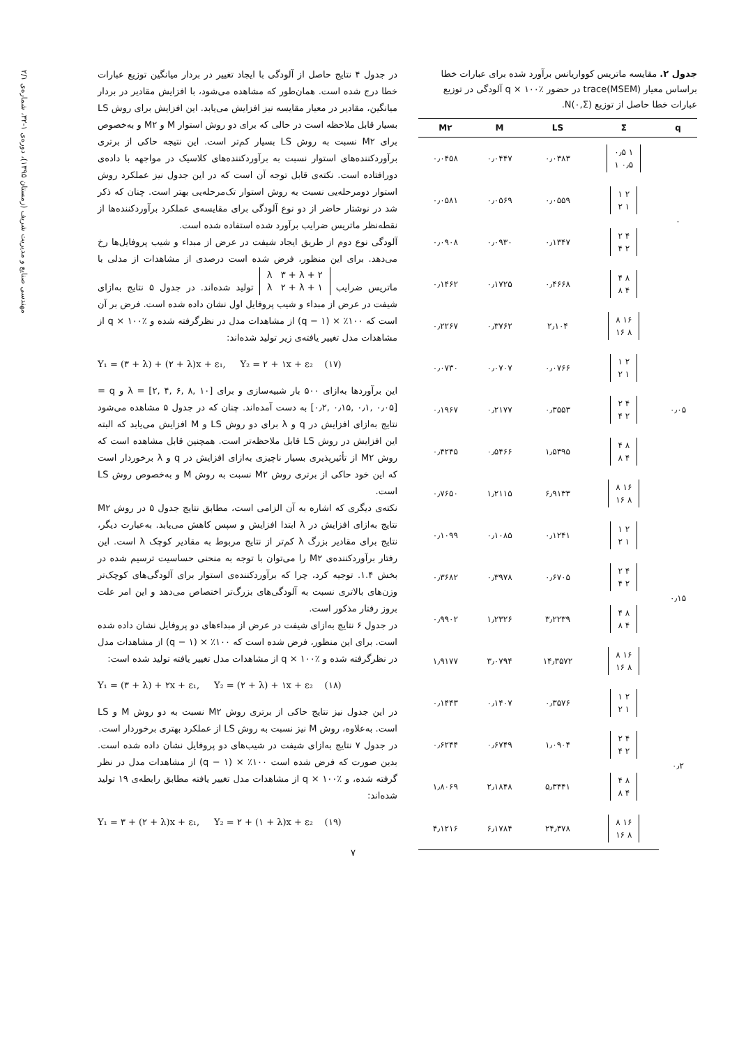مهندسی صنایع و مدیریت شریف (زمستان ۱۳۹۵)، دوره‌ی ۱-۳۲، شماره‌ی ۲/۱
جدول ۲. مقایسه ماتریس کوواریانس برآورد شده برای عبارات خطا براساس معیار trace(MSEM) در حضور q × ۱۰۰٪ آلودگی در توزیع عبارات خطا حاصل از توزیع N(۰,Σ).
| q | Σ | LS | M | M۲ |
| --- | --- | --- | --- | --- |
| ۰ | ۱ ۰٫۵ ۰٫۵ ۱ | ۰٫۰۳۸۳ | ۰٫۰۴۴۷ | ۰٫۰۴۵۸ |
| | ۲ ۱ ۱ ۲ | ۰٫۰۵۵۹ | ۰٫۰۵۶۹ | ۰٫۰۵۸۱ |
| | ۴ ۲ ۲ ۴ | ۰٫۱۳۴۷ | ۰٫۰۹۳۰ | ۰٫۰۹۰۸ |
| | ۸ ۴ ۴ ۸ | ۰٫۴۶۶۸ | ۰٫۱۷۲۵ | ۰٫۱۴۶۲ |
| ۰٫۰۵ | ۱۶ ۸ ۸ ۱۶ | ۲٫۱۰۴ | ۰٫۳۷۶۲ | ۰٫۲۲۶۷ |
| | ۲ ۱ ۱ ۲ | ۰٫۰۷۶۶ | ۰٫۰۷۰۷ | ۰٫۰۷۳۰ |
| | ۴ ۲ ۲ ۴ | ۰٫۳۵۵۳ | ۰٫۲۱۷۷ | ۰٫۱۹۶۷ |
| | ۸ ۴ ۴ ۸ | ۱٫۵۳۹۵ | ۰٫۵۴۶۶ | ۰٫۴۲۴۵ |
| | ۱۶ ۸ ۸ ۱۶ | ۶٫۹۱۳۳ | ۱٫۲۱۱۵ | ۰٫۷۶۵۰ |
| ۰٫۱۵ | ۲ ۱ ۱ ۲ | ۰٫۱۲۴۱ | ۰٫۱۰۸۵ | ۰٫۱۰۹۹ |
| | ۴ ۲ ۲ ۴ | ۰٫۶۷۰۵ | ۰٫۳۹۷۸ | ۰٫۳۶۸۲ |
| | ۸ ۴ ۴ ۸ | ۳٫۲۲۳۹ | ۱٫۲۳۲۶ | ۰٫۹۹۰۲ |
| | ۱۶ ۸ ۸ ۱۶ | ۱۴٫۳۵۷۲ | ۳٫۰۷۹۴ | ۱٫۹۱۷۷ |
| ۰٫۲ | ۲ ۱ ۱ ۲ | ۰٫۳۵۷۶ | ۰٫۱۴۰۷ | ۰٫۱۴۴۳ |
| | ۴ ۲ ۲ ۴ | ۱٫۰۹۰۴ | ۰٫۶۷۴۹ | ۰٫۶۲۴۴ |
| | ۸ ۴ ۴ ۸ | ۵٫۳۴۴۱ | ۲٫۱۸۴۸ | ۱٫۸۰۶۹ |
| | ۱۶ ۸ ۸ ۱۶ | ۲۴٫۳۷۸ | ۶٫۱۷۸۴ | ۴٫۱۲۱۶ |
در جدول ۴ نتایج حاصل از آلودگی با ایجاد تغییر در بردار میانگین توزیع عبارات خطا درج شده است. همان‌طور که مشاهده می‌شود، با افزایش مقادیر در بردار میانگین، مقادیر در معیار مقایسه نیز افزایش می‌یابد. این افزایش برای روش LS بسیار قابل ملاحظه است در حالی که برای دو روش استوار M و M۲ و به‌خصوص برای M۲ نسبت به روش LS بسیار کم‌تر است. این نتیجه حاکی از برتری برآوردکننده‌های استوار نسبت به برآوردکننده‌های کلاسیک در مواجهه با داده‌ی دورافتاده است. نکته‌ی قابل توجه آن است که در این جدول نیز عملکرد روش استوار دومرحله‌یی نسبت به روش استوار تک‌مرحله‌یی بهتر است. چنان که ذکر شد در نوشتار حاضر از دو نوع آلودگی برای مقایسه‌ی عملکرد برآوردکننده‌ها از نقطه‌نظر ماتریس ضرایب برآورد شده استفاده شده است.
آلودگی نوع دوم از طریق ایجاد شیفت در عرض از مبداء و شیب پروفایل‌ها رخ می‌دهد. برای این منظور، فرض شده است درصدی از مشاهدات از مدلی با ماتریس ضرایب ۲ + λ ۳ + λ
۱ + λ ۲ + λ تولید شده‌اند. در جدول ۵ نتایج به‌ازای شیفت در عرض از مبداء و شیب پروفایل اول نشان داده شده است. فرض بر آن است که ۱۰۰٪ × (q − ۱) از مشاهدات مدل در نظرگرفته شده و q × ۱۰۰٪ از مشاهدات مدل تغییر یافته‌ی زیر تولید شده‌اند:
Y₁ = (۳ + λ) + (۲ + λ)x + ε₁, Y₂ = ۲ + ۱x + ε₂ (۱۷)
این برآوردها به‌ازای ۵۰۰ بار شبیه‌سازی و برای λ = [۲, ۴, ۶, ۸, ۱۰] و q = [۰٫۲, ۰٫۱۵, ۰٫۱, ۰٫۰۵] به دست آمده‌اند. چنان که در جدول ۵ مشاهده می‌شود نتایج به‌ازای افزایش در q و λ برای دو روش LS و M افزایش می‌یابد که البته این افزایش در روش LS قابل ملاحظه‌تر است. همچنین قابل مشاهده است که روش M۲ از تأثیرپذیری بسیار ناچیزی به‌ازای افزایش در q و λ برخوردار است که این خود حاکی از برتری روش M۲ نسبت به روش M و به‌خصوص روش LS است.
نکته‌ی دیگری که اشاره به آن الزامی است، مطابق نتایج جدول ۵ در روش M۲ نتایج به‌ازای افزایش در λ ابتدا افزایش و سپس کاهش می‌یابد. به‌عبارت دیگر، نتایج برای مقادیر بزرگ λ کم‌تر از نتایج مربوط به مقادیر کوچک λ است. این رفتار برآوردکننده‌ی M۲ را می‌توان با توجه به منحنی حساسیت ترسیم شده در بخش ۱.۴. توجیه کرد، چرا که برآوردکننده‌ی استوار برای آلودگی‌های کوچک‌تر وزن‌های بالاتری نسبت به آلودگی‌های بزرگ‌تر اختصاص می‌دهد و این امر علت بروز رفتار مذکور است.
در جدول ۶ نتایج به‌ازای شیفت در عرض از مبداءهای دو پروفایل نشان داده شده است. برای این منظور، فرض شده است که ۱۰۰٪ × (q − ۱) از مشاهدات مدل در نظرگرفته شده و q × ۱۰۰٪ از مشاهدات مدل تغییر یافته تولید شده است:
Y₁ = (۳ + λ) + ۲x + ε₁, Y₂ = (۲ + λ) + ۱x + ε₂ (۱۸)
در این جدول نیز نتایج حاکی از برتری روش M۲ نسبت به دو روش M و LS است. به‌علاوه، روش M نیز نسبت به روش LS از عملکرد بهتری برخوردار است.
در جدول ۷ نتایج به‌ازای شیفت در شیب‌های دو پروفایل نشان داده شده است. بدین صورت که فرض شده است ۱۰۰٪ × (q − ۱) از مشاهدات مدل در نظر گرفته شده، و q × ۱۰۰٪ از مشاهدات مدل تغییر یافته مطابق رابطه‌ی ۱۹ تولید شده‌اند:
Y₁ = ۳ + (۲ + λ)x + ε₁, Y₂ = ۲ + (۱ + λ)x + ε₂ (۱۹)
۷